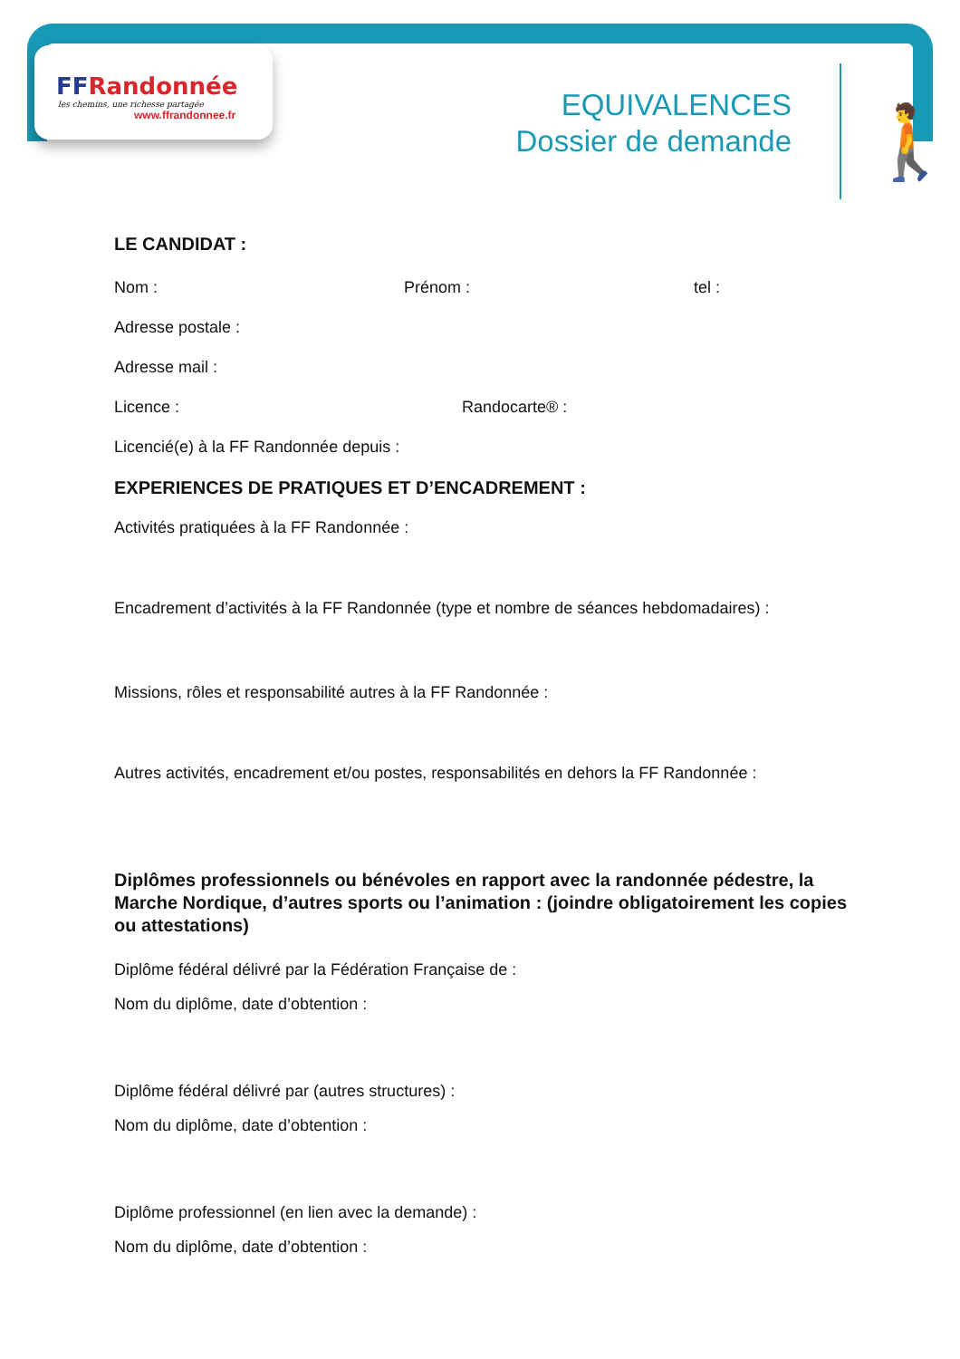FFRandonnée
les chemins, une richesse partagée
www.ffrandonnee.fr
EQUIVALENCES
Dossier de demande
🚶
LE CANDIDAT :
Nom : Prénom : tel :
Adresse postale :
Adresse mail :
Licence : Randocarte® :
Licencié(e) à la FF Randonnée depuis :
EXPERIENCES DE PRATIQUES ET D’ENCADREMENT :
Activités pratiquées à la FF Randonnée :
Encadrement d’activités à la FF Randonnée (type et nombre de séances hebdomadaires) :
Missions, rôles et responsabilité autres à la FF Randonnée :
Autres activités, encadrement et/ou postes, responsabilités en dehors la FF Randonnée :
Diplômes professionnels ou bénévoles en rapport avec la randonnée pédestre, la Marche Nordique, d’autres sports ou l’animation : (joindre obligatoirement les copies ou attestations)
Diplôme fédéral délivré par la Fédération Française de :
Nom du diplôme, date d’obtention :
Diplôme fédéral délivré par (autres structures) :
Nom du diplôme, date d’obtention :
Diplôme professionnel (en lien avec la demande) :
Nom du diplôme, date d’obtention :